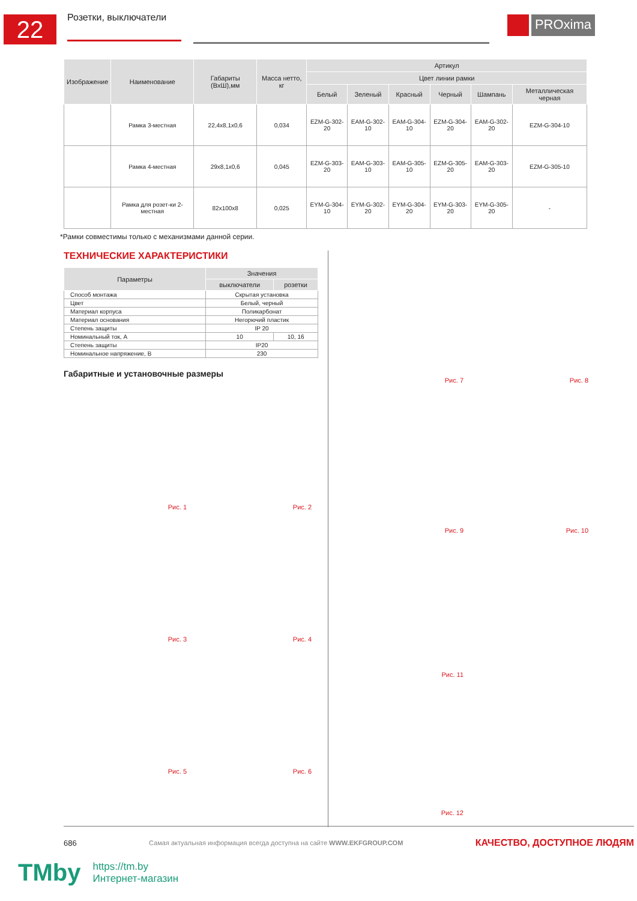22
Розетки, выключатели
PROxima
| Изображение | Наименование | Габариты (ВхШ),мм | Масса нетто, кг | Артикул | | | | | |
| --- | --- | --- | --- | --- | --- | --- | --- | --- | --- |
| | | | | Цвет линии рамки | | | | | |
| | | | | Белый | Зеленый | Красный | Черный | Шампань | Металлическая черная |
| | Рамка 3-местная | 22,4x8,1x0,6 | 0,034 | EZM-G-302-20 | EAM-G-302-10 | EAM-G-304-10 | EZM-G-304-20 | EAM-G-302-20 | EZM-G-304-10 |
| | Рамка 4-местная | 29x8,1x0,6 | 0,045 | EZM-G-303-20 | EAM-G-303-10 | EAM-G-305-10 | EZM-G-305-20 | EAM-G-303-20 | EZM-G-305-10 |
| | Рамка для розет-ки 2-местная | 82x100x8 | 0,025 | EYM-G-304-10 | EYM-G-302-20 | EYM-G-304-20 | EYM-G-303-20 | EYM-G-305-20 | - |
*Рамки совместимы только с механизмами данной серии.
ТЕХНИЧЕСКИЕ ХАРАКТЕРИСТИКИ
| Параметры | Значения | |
| --- | --- | --- |
| | выключатели | розетки |
| Способ монтажа | Скрытая установка | |
| Цвет | Белый, черный | |
| Материал корпуса | Поликарбонат | |
| Материал основания | Негорючий пластик | |
| Степень защиты | IP 20 | |
| Номинальный ток, А | 10 | 10, 16 |
| Степень защиты | IP20 | |
| Номинальное напряжение, В | 230 | |
Габаритные и установочные размеры
Рис. 1 Рис. 2 Рис. 3 Рис. 4 Рис. 5 Рис. 6
Рис. 7 Рис. 8 Рис. 9 Рис. 10
Рис. 11
Рис. 12
686 Самая актуальная информация всегда доступна на сайте WWW.EKFGROUP.COM КАЧЕСТВО, ДОСТУПНОЕ ЛЮДЯМ
TMby
https://tm.by
Интернет-магазин